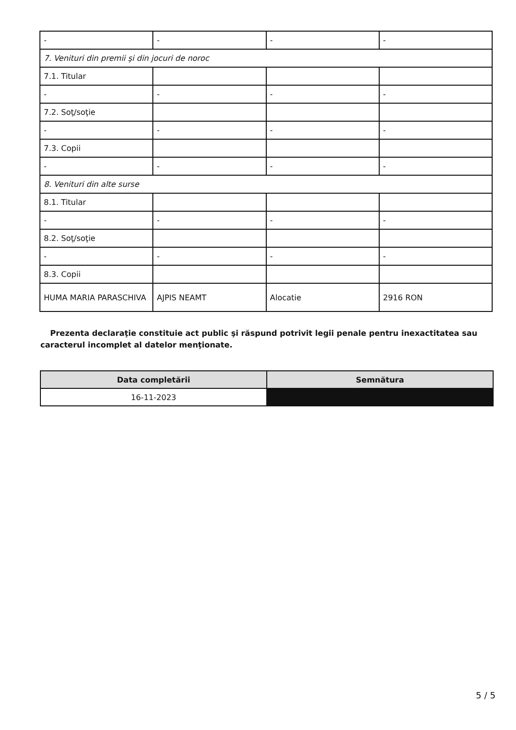| - | - | - | - |
| 7. Venituri din premii şi din jocuri de noroc | | | |
| 7.1. Titular | | | |
| - | - | - | - |
| 7.2. Soţ/soţie | | | |
| - | - | - | - |
| 7.3. Copii | | | |
| - | - | - | - |
| 8. Venituri din alte surse | | | |
| 8.1. Titular | | | |
| - | - | - | - |
| 8.2. Soţ/soţie | | | |
| - | - | - | - |
| 8.3. Copii | | | |
| HUMA MARIA PARASCHIVA | AJPIS NEAMT | Alocatie | 2916 RON |
Prezenta declaraţie constituie act public şi răspund potrivit legii penale pentru inexactitatea sau caracterul incomplet al datelor menţionate.
| Data completării | Semnătura |
| --- | --- |
| 16-11-2023 | |
5 / 5